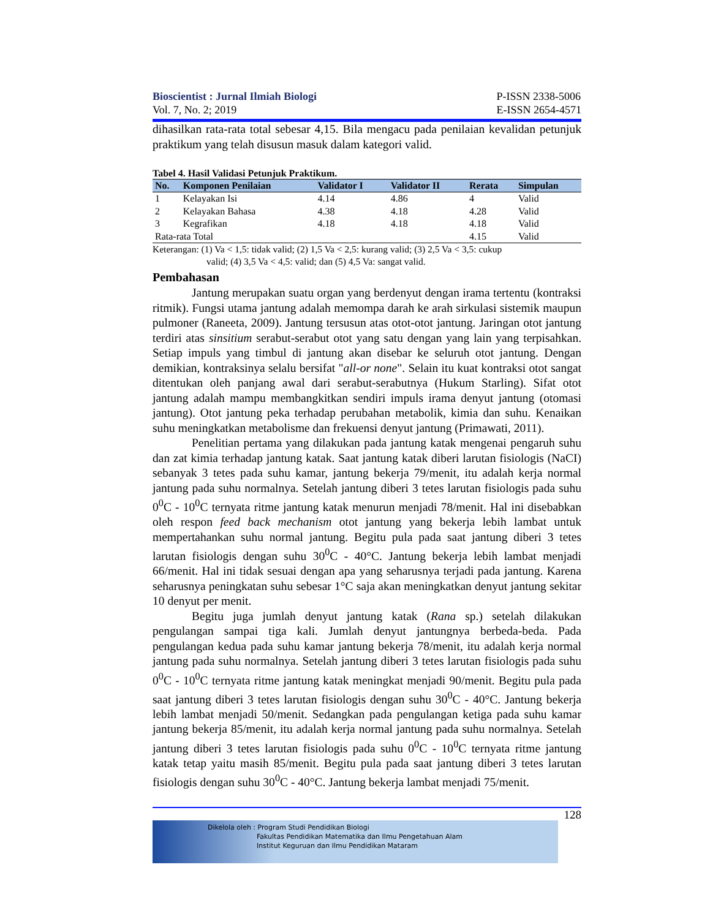Bioscientist : Jurnal Ilmiah Biologi
Vol. 7, No. 2; 2019
P-ISSN 2338-5006
E-ISSN 2654-4571
dihasilkan rata-rata total sebesar 4,15. Bila mengacu pada penilaian kevalidan petunjuk praktikum yang telah disusun masuk dalam kategori valid.
Tabel 4. Hasil Validasi Petunjuk Praktikum.
| No. | Komponen Penilaian | Validator I | Validator II | Rerata | Simpulan |
| --- | --- | --- | --- | --- | --- |
| 1 | Kelayakan Isi | 4.14 | 4.86 | 4 | Valid |
| 2 | Kelayakan Bahasa | 4.38 | 4.18 | 4.28 | Valid |
| 3 | Kegrafikan | 4.18 | 4.18 | 4.18 | Valid |
| Rata-rata Total | | | | 4.15 | Valid |
Keterangan: (1) Va < 1,5: tidak valid; (2) 1,5 Va < 2,5: kurang valid; (3) 2,5 Va < 3,5: cukup
valid; (4) 3,5 Va < 4,5: valid; dan (5) 4,5 Va: sangat valid.
Pembahasan
Jantung merupakan suatu organ yang berdenyut dengan irama tertentu (kontraksi ritmik). Fungsi utama jantung adalah memompa darah ke arah sirkulasi sistemik maupun pulmoner (Raneeta, 2009). Jantung tersusun atas otot-otot jantung. Jaringan otot jantung terdiri atas sinsitium serabut-serabut otot yang satu dengan yang lain yang terpisahkan. Setiap impuls yang timbul di jantung akan disebar ke seluruh otot jantung. Dengan demikian, kontraksinya selalu bersifat "all-or none". Selain itu kuat kontraksi otot sangat ditentukan oleh panjang awal dari serabut-serabutnya (Hukum Starling). Sifat otot jantung adalah mampu membangkitkan sendiri impuls irama denyut jantung (otomasi jantung). Otot jantung peka terhadap perubahan metabolik, kimia dan suhu. Kenaikan suhu meningkatkan metabolisme dan frekuensi denyut jantung (Primawati, 2011).
Penelitian pertama yang dilakukan pada jantung katak mengenai pengaruh suhu dan zat kimia terhadap jantung katak. Saat jantung katak diberi larutan fisiologis (NaCI) sebanyak 3 tetes pada suhu kamar, jantung bekerja 79/menit, itu adalah kerja normal jantung pada suhu normalnya. Setelah jantung diberi 3 tetes larutan fisiologis pada suhu 0<sup>0</sup>C - 10<sup>0</sup>C ternyata ritme jantung katak menurun menjadi 78/menit. Hal ini disebabkan oleh respon feed back mechanism otot jantung yang bekerja lebih lambat untuk mempertahankan suhu normal jantung. Begitu pula pada saat jantung diberi 3 tetes larutan fisiologis dengan suhu 30<sup>0</sup>C - 40°C. Jantung bekerja lebih lambat menjadi 66/menit. Hal ini tidak sesuai dengan apa yang seharusnya terjadi pada jantung. Karena seharusnya peningkatan suhu sebesar 1°C saja akan meningkatkan denyut jantung sekitar 10 denyut per menit.
Begitu juga jumlah denyut jantung katak (Rana sp.) setelah dilakukan pengulangan sampai tiga kali. Jumlah denyut jantungnya berbeda-beda. Pada pengulangan kedua pada suhu kamar jantung bekerja 78/menit, itu adalah kerja normal jantung pada suhu normalnya. Setelah jantung diberi 3 tetes larutan fisiologis pada suhu 0<sup>0</sup>C - 10<sup>0</sup>C ternyata ritme jantung katak meningkat menjadi 90/menit. Begitu pula pada saat jantung diberi 3 tetes larutan fisiologis dengan suhu 30<sup>0</sup>C - 40°C. Jantung bekerja lebih lambat menjadi 50/menit. Sedangkan pada pengulangan ketiga pada suhu kamar jantung bekerja 85/menit, itu adalah kerja normal jantung pada suhu normalnya. Setelah jantung diberi 3 tetes larutan fisiologis pada suhu 0<sup>0</sup>C - 10<sup>0</sup>C ternyata ritme jantung katak tetap yaitu masih 85/menit. Begitu pula pada saat jantung diberi 3 tetes larutan fisiologis dengan suhu 30<sup>0</sup>C - 40°C. Jantung bekerja lambat menjadi 75/menit.
128
Dikelola oleh : Program Studi Pendidikan Biologi
Fakultas Pendidikan Matematika dan Ilmu Pengetahuan Alam
Institut Keguruan dan Ilmu Pendidikan Mataram